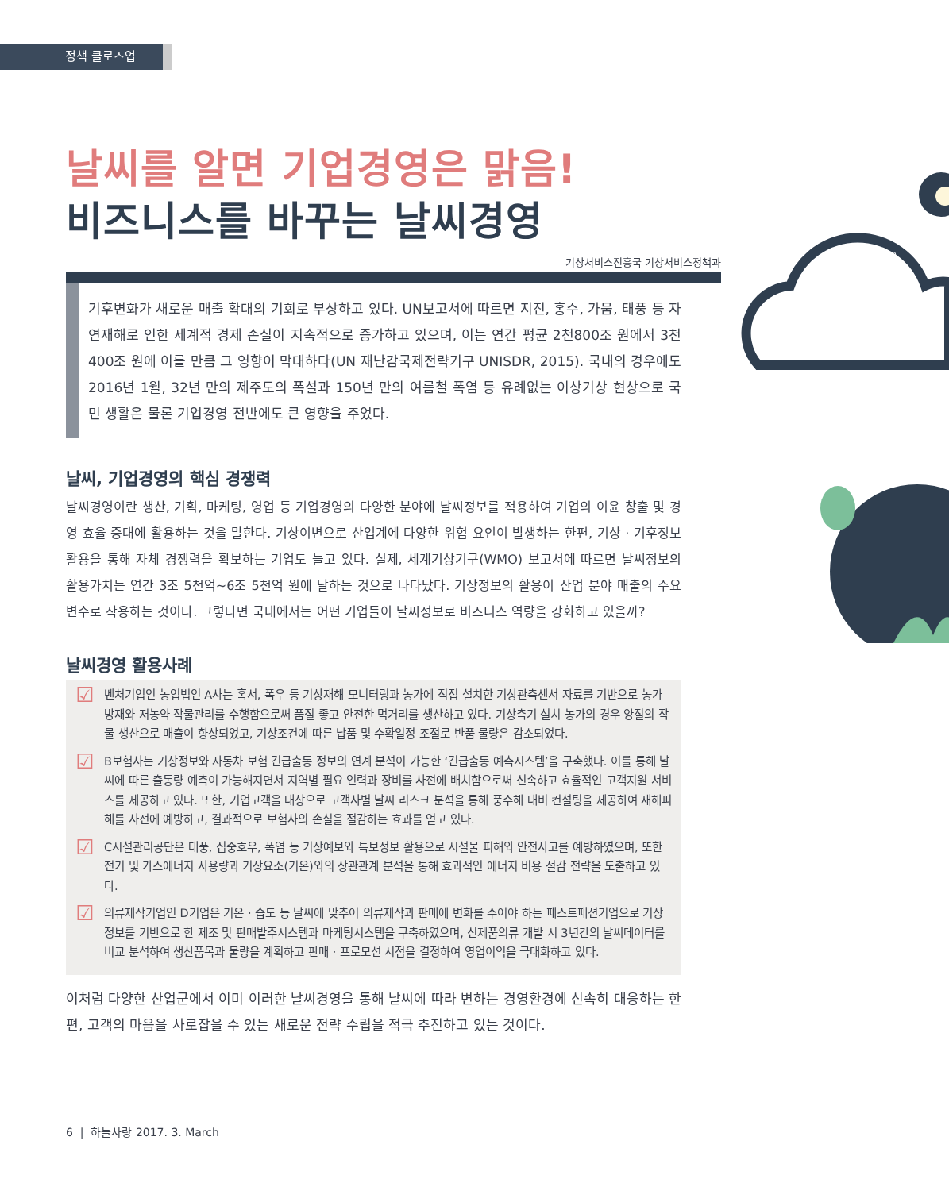정책 클로즈업
날씨를 알면 기업경영은 맑음!
비즈니스를 바꾸는 날씨경영
기상서비스진흥국 기상서비스정책과
기후변화가 새로운 매출 확대의 기회로 부상하고 있다. UN보고서에 따르면 지진, 홍수, 가뭄, 태풍 등 자연재해로 인한 세계적 경제 손실이 지속적으로 증가하고 있으며, 이는 연간 평균 2천800조 원에서 3천400조 원에 이를 만큼 그 영향이 막대하다(UN 재난감국제전략기구 UNISDR, 2015). 국내의 경우에도 2016년 1월, 32년 만의 제주도의 폭설과 150년 만의 여름철 폭염 등 유례없는 이상기상 현상으로 국민 생활은 물론 기업경영 전반에도 큰 영향을 주었다.
날씨, 기업경영의 핵심 경쟁력
날씨경영이란 생산, 기획, 마케팅, 영업 등 기업경영의 다양한 분야에 날씨정보를 적용하여 기업의 이윤 창출 및 경영 효율 증대에 활용하는 것을 말한다. 기상이변으로 산업계에 다양한 위험 요인이 발생하는 한편, 기상 · 기후정보 활용을 통해 자체 경쟁력을 확보하는 기업도 늘고 있다. 실제, 세계기상기구(WMO) 보고서에 따르면 날씨정보의 활용가치는 연간 3조 5천억~6조 5천억 원에 달하는 것으로 나타났다. 기상정보의 활용이 산업 분야 매출의 주요 변수로 작용하는 것이다. 그렇다면 국내에서는 어떤 기업들이 날씨정보로 비즈니스 역량을 강화하고 있을까?
날씨경영 활용사례
☑
벤처기업인 농업법인 A사는 혹서, 폭우 등 기상재해 모니터링과 농가에 직접 설치한 기상관측센서 자료를 기반으로 농가 방재와 저농약 작물관리를 수행함으로써 품질 좋고 안전한 먹거리를 생산하고 있다. 기상측기 설치 농가의 경우 양질의 작물 생산으로 매출이 향상되었고, 기상조건에 따른 납품 및 수확일정 조절로 반품 물량은 감소되었다.
☑
B보험사는 기상정보와 자동차 보험 긴급출동 정보의 연계 분석이 가능한 ‘긴급출동 예측시스템’을 구축했다. 이를 통해 날씨에 따른 출동량 예측이 가능해지면서 지역별 필요 인력과 장비를 사전에 배치함으로써 신속하고 효율적인 고객지원 서비스를 제공하고 있다. 또한, 기업고객을 대상으로 고객사별 날씨 리스크 분석을 통해 풍수해 대비 컨설팅을 제공하여 재해피해를 사전에 예방하고, 결과적으로 보험사의 손실을 절감하는 효과를 얻고 있다.
☑
C시설관리공단은 태풍, 집중호우, 폭염 등 기상예보와 특보정보 활용으로 시설물 피해와 안전사고를 예방하였으며, 또한 전기 및 가스에너지 사용량과 기상요소(기온)와의 상관관계 분석을 통해 효과적인 에너지 비용 절감 전략을 도출하고 있다.
☑
의류제작기업인 D기업은 기온 · 습도 등 날씨에 맞추어 의류제작과 판매에 변화를 주어야 하는 패스트패션기업으로 기상정보를 기반으로 한 제조 및 판매발주시스템과 마케팅시스템을 구축하였으며, 신제품의류 개발 시 3년간의 날씨데이터를 비교 분석하여 생산품목과 물량을 계획하고 판매 · 프로모션 시점을 결정하여 영업이익을 극대화하고 있다.
이처럼 다양한 산업군에서 이미 이러한 날씨경영을 통해 날씨에 따라 변하는 경영환경에 신속히 대응하는 한편, 고객의 마음을 사로잡을 수 있는 새로운 전략 수립을 적극 추진하고 있는 것이다.
10:30
6 | 하늘사랑 2017. 3. March